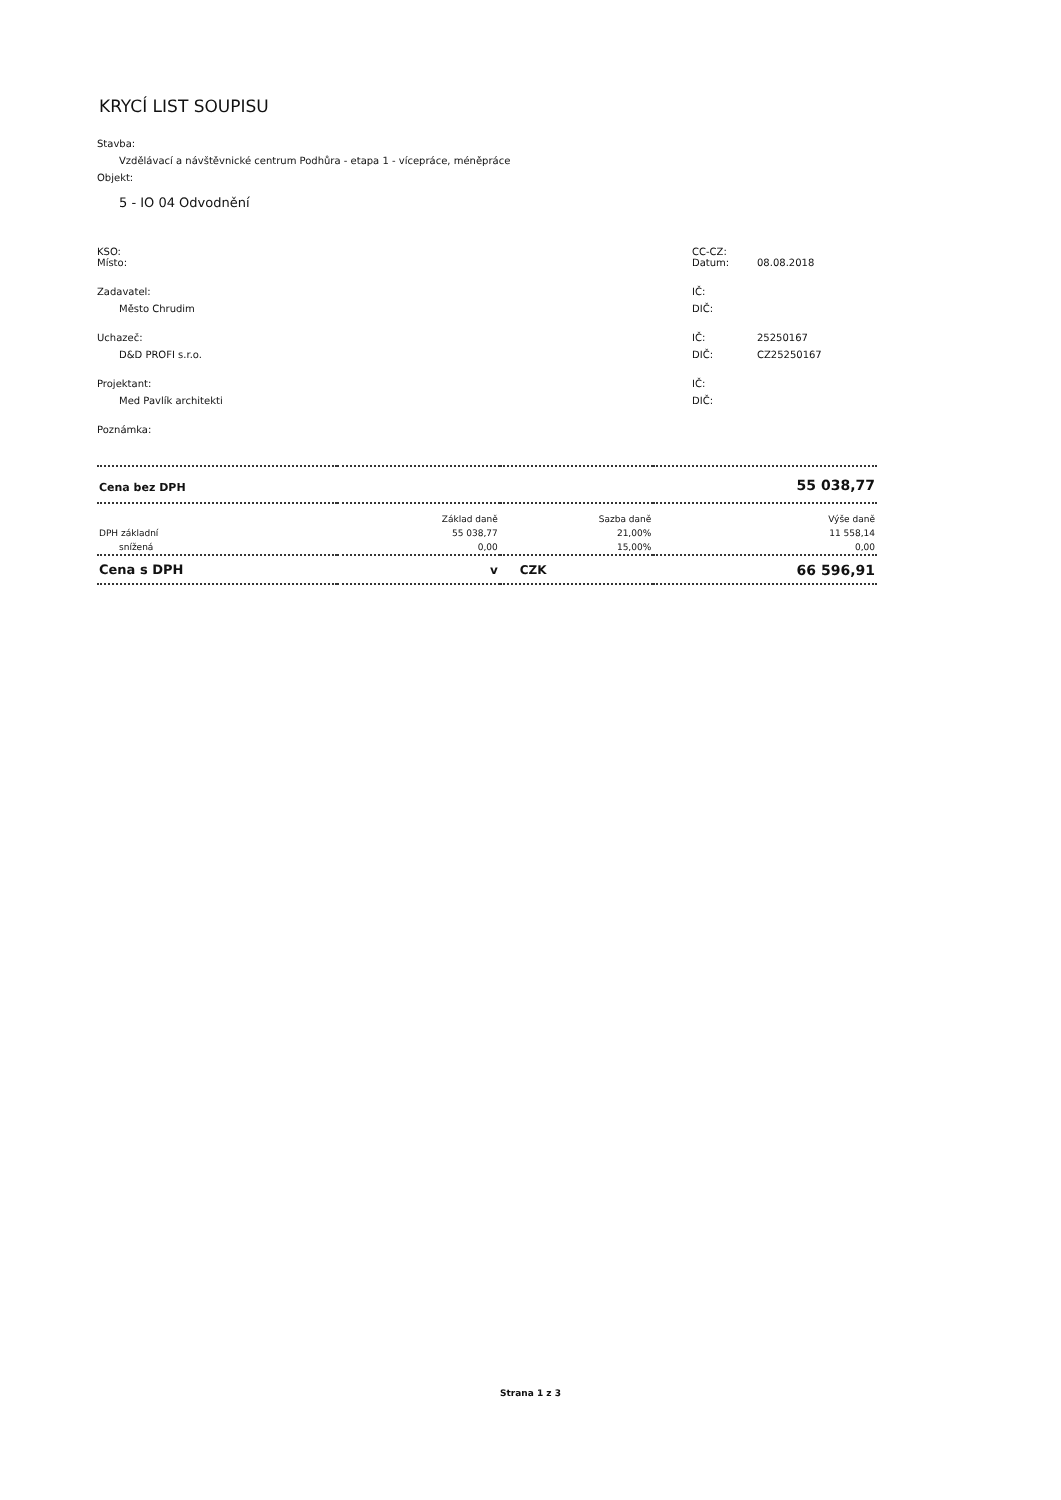KRYCÍ LIST SOUPISU
Stavba:
Vzdělávací a návštěvnické centrum Podhůra - etapa 1 - vícepráce, méněpráce
Objekt:
5 - IO 04 Odvodnění
KSO: CC-CZ:
Místo: Datum: 08.08.2018
Zadavatel: IČ:
Město Chrudim DIČ:
Uchazeč: IČ: 25250167
D&D PROFI s.r.o. DIČ: CZ25250167
Projektant: IČ:
Med Pavlík architekti DIČ:
Poznámka:
| Cena bez DPH | | | 55 038,77 |
| | Základ daně | Sazba daně | Výše daně |
| DPH základní | 55 038,77 | 21,00% | 11 558,14 |
| snížená | 0,00 | 15,00% | 0,00 |
| Cena s DPH | v | CZK | 66 596,91 |
Strana 1 z 3